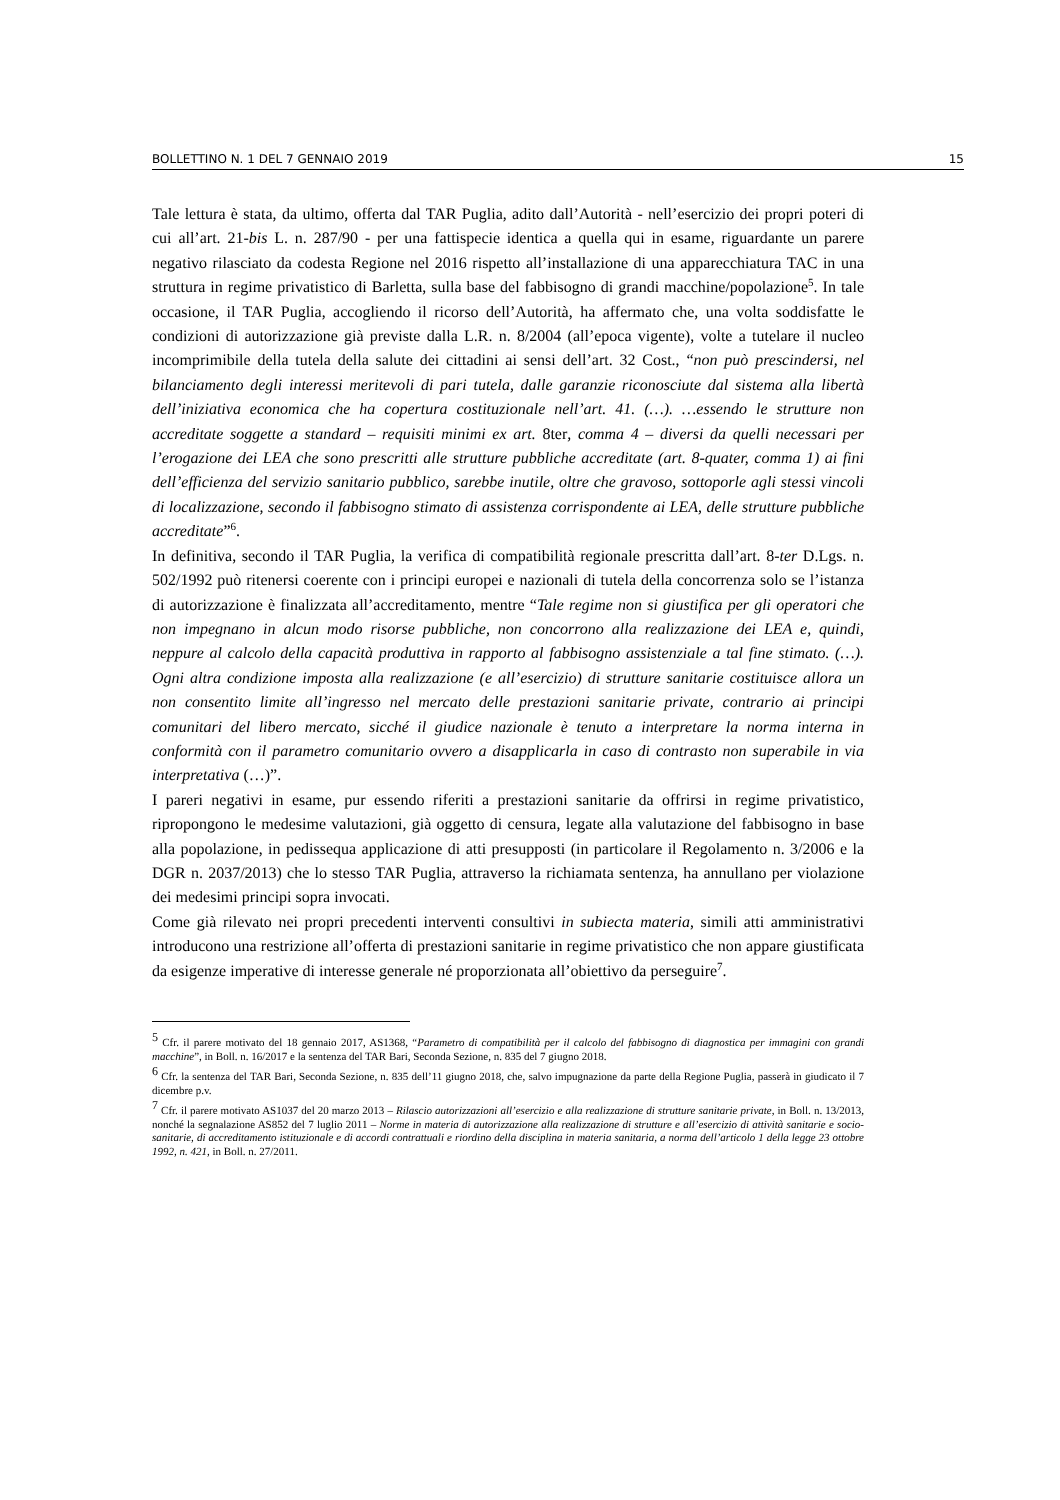BOLLETTINO N. 1 DEL 7 GENNAIO 2019 15
Tale lettura è stata, da ultimo, offerta dal TAR Puglia, adito dall’Autorità - nell’esercizio dei propri poteri di cui all’art. 21-bis L. n. 287/90 - per una fattispecie identica a quella qui in esame, riguardante un parere negativo rilasciato da codesta Regione nel 2016 rispetto all’installazione di una apparecchiatura TAC in una struttura in regime privatistico di Barletta, sulla base del fabbisogno di grandi macchine/popolazione<sup>5</sup>. In tale occasione, il TAR Puglia, accogliendo il ricorso dell’Autorità, ha affermato che, una volta soddisfatte le condizioni di autorizzazione già previste dalla L.R. n. 8/2004 (all’epoca vigente), volte a tutelare il nucleo incomprimibile della tutela della salute dei cittadini ai sensi dell’art. 32 Cost., “non può prescindersi, nel bilanciamento degli interessi meritevoli di pari tutela, dalle garanzie riconosciute dal sistema alla libertà dell’iniziativa economica che ha copertura costituzionale nell’art. 41. (…). …essendo le strutture non accreditate soggette a standard – requisiti minimi ex art. 8ter, comma 4 – diversi da quelli necessari per l’erogazione dei LEA che sono prescritti alle strutture pubbliche accreditate (art. 8-quater, comma 1) ai fini dell’efficienza del servizio sanitario pubblico, sarebbe inutile, oltre che gravoso, sottoporle agli stessi vincoli di localizzazione, secondo il fabbisogno stimato di assistenza corrispondente ai LEA, delle strutture pubbliche accreditate”<sup>6</sup>.
In definitiva, secondo il TAR Puglia, la verifica di compatibilità regionale prescritta dall’art. 8-ter D.Lgs. n. 502/1992 può ritenersi coerente con i principi europei e nazionali di tutela della concorrenza solo se l’istanza di autorizzazione è finalizzata all’accreditamento, mentre “Tale regime non si giustifica per gli operatori che non impegnano in alcun modo risorse pubbliche, non concorrono alla realizzazione dei LEA e, quindi, neppure al calcolo della capacità produttiva in rapporto al fabbisogno assistenziale a tal fine stimato. (…). Ogni altra condizione imposta alla realizzazione (e all’esercizio) di strutture sanitarie costituisce allora un non consentito limite all’ingresso nel mercato delle prestazioni sanitarie private, contrario ai principi comunitari del libero mercato, sicché il giudice nazionale è tenuto a interpretare la norma interna in conformità con il parametro comunitario ovvero a disapplicarla in caso di contrasto non superabile in via interpretativa (…)”.
I pareri negativi in esame, pur essendo riferiti a prestazioni sanitarie da offrirsi in regime privatistico, ripropongono le medesime valutazioni, già oggetto di censura, legate alla valutazione del fabbisogno in base alla popolazione, in pedissequa applicazione di atti presupposti (in particolare il Regolamento n. 3/2006 e la DGR n. 2037/2013) che lo stesso TAR Puglia, attraverso la richiamata sentenza, ha annullano per violazione dei medesimi principi sopra invocati.
Come già rilevato nei propri precedenti interventi consultivi in subiecta materia, simili atti amministrativi introducono una restrizione all’offerta di prestazioni sanitarie in regime privatistico che non appare giustificata da esigenze imperative di interesse generale né proporzionata all’obiettivo da perseguire<sup>7</sup>.
<sup>5</sup> Cfr. il parere motivato del 18 gennaio 2017, AS1368, “Parametro di compatibilità per il calcolo del fabbisogno di diagnostica per immagini con grandi macchine”, in Boll. n. 16/2017 e la sentenza del TAR Bari, Seconda Sezione, n. 835 del 7 giugno 2018.
<sup>6</sup> Cfr. la sentenza del TAR Bari, Seconda Sezione, n. 835 dell’11 giugno 2018, che, salvo impugnazione da parte della Regione Puglia, passerà in giudicato il 7 dicembre p.v.
<sup>7</sup> Cfr. il parere motivato AS1037 del 20 marzo 2013 – Rilascio autorizzazioni all’esercizio e alla realizzazione di strutture sanitarie private, in Boll. n. 13/2013, nonché la segnalazione AS852 del 7 luglio 2011 – Norme in materia di autorizzazione alla realizzazione di strutture e all’esercizio di attività sanitarie e socio-sanitarie, di accreditamento istituzionale e di accordi contrattuali e riordino della disciplina in materia sanitaria, a norma dell’articolo 1 della legge 23 ottobre 1992, n. 421, in Boll. n. 27/2011.